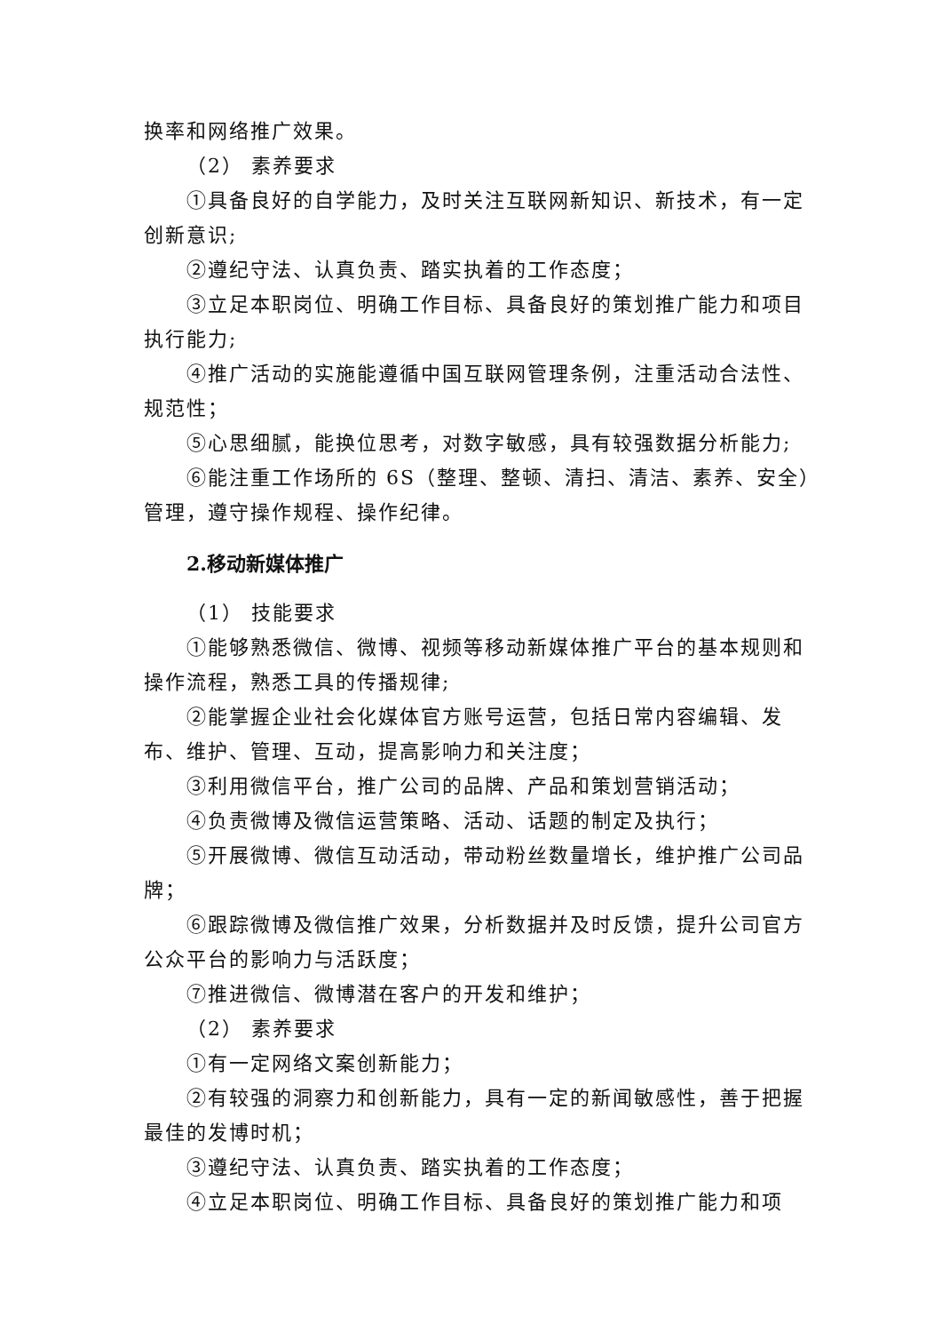换率和网络推广效果。
（2） 素养要求
①具备良好的自学能力，及时关注互联网新知识、新技术，有一定创新意识;
②遵纪守法、认真负责、踏实执着的工作态度；
③立足本职岗位、明确工作目标、具备良好的策划推广能力和项目执行能力;
④推广活动的实施能遵循中国互联网管理条例，注重活动合法性、规范性；
⑤心思细腻，能换位思考，对数字敏感，具有较强数据分析能力;
⑥能注重工作场所的 6S（整理、整顿、清扫、清洁、素养、安全）管理，遵守操作规程、操作纪律。
2.移动新媒体推广
（1） 技能要求
①能够熟悉微信、微博、视频等移动新媒体推广平台的基本规则和操作流程，熟悉工具的传播规律;
②能掌握企业社会化媒体官方账号运营，包括日常内容编辑、发布、维护、管理、互动，提高影响力和关注度；
③利用微信平台，推广公司的品牌、产品和策划营销活动；
④负责微博及微信运营策略、活动、话题的制定及执行；
⑤开展微博、微信互动活动，带动粉丝数量增长，维护推广公司品牌；
⑥跟踪微博及微信推广效果，分析数据并及时反馈，提升公司官方公众平台的影响力与活跃度；
⑦推进微信、微博潜在客户的开发和维护；
（2） 素养要求
①有一定网络文案创新能力；
②有较强的洞察力和创新能力，具有一定的新闻敏感性，善于把握最佳的发博时机；
③遵纪守法、认真负责、踏实执着的工作态度；
④立足本职岗位、明确工作目标、具备良好的策划推广能力和项